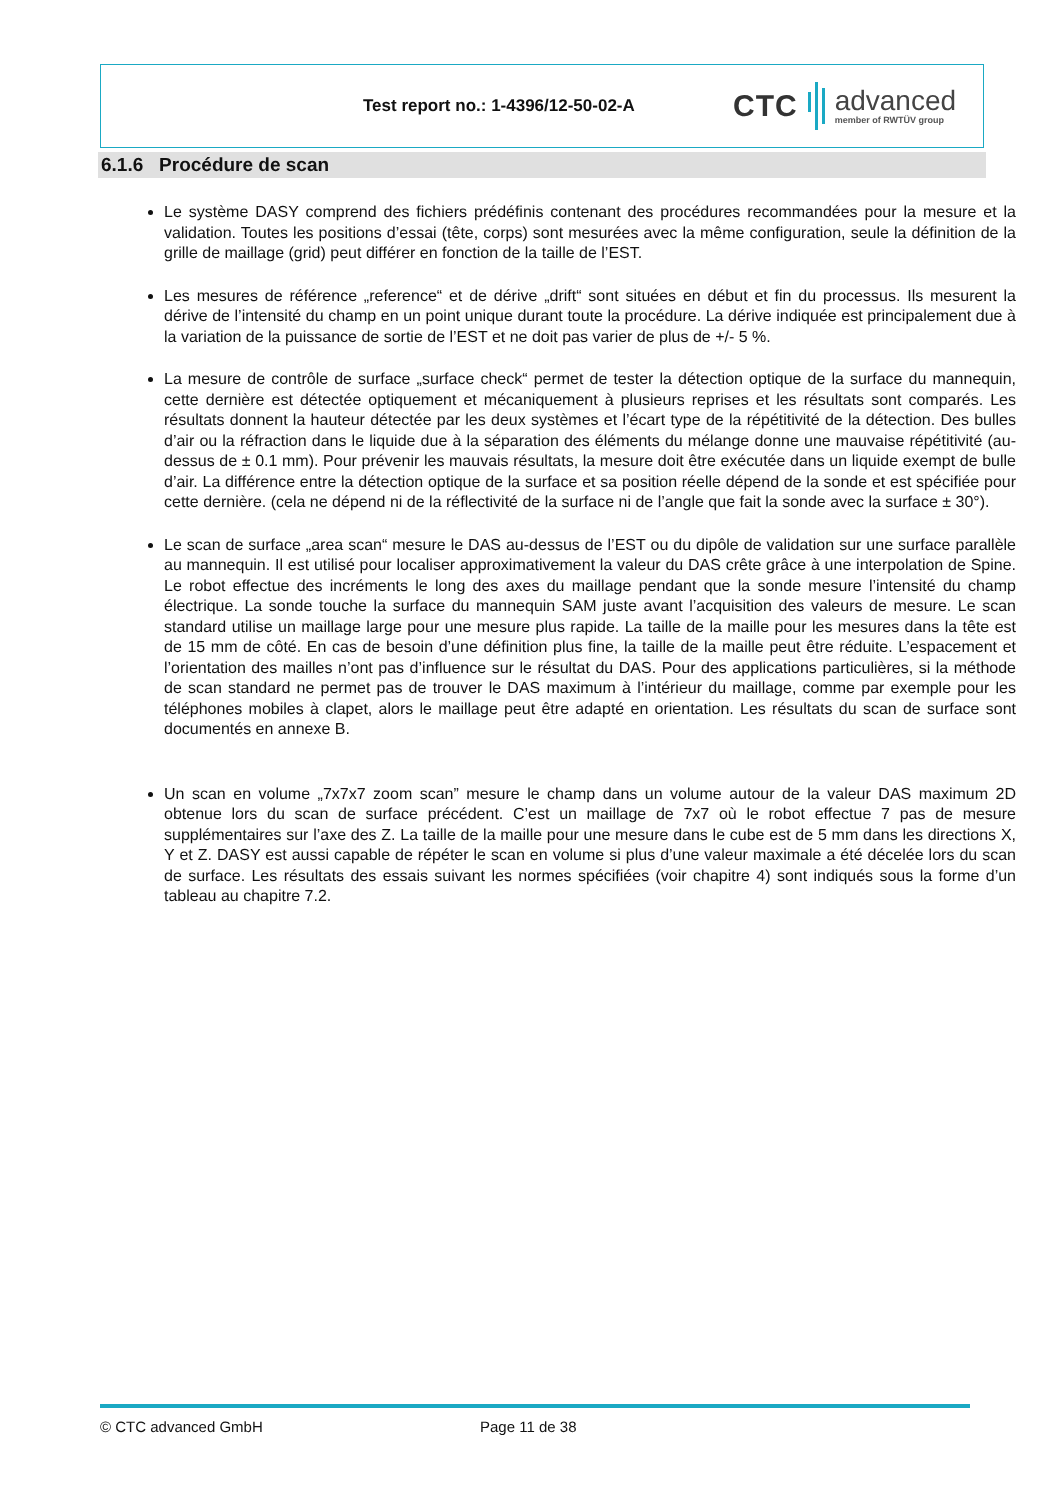Test report no.: 1-4396/12-50-02-A
CTC
advanced
member of RWTÜV group
6.1.6 Procédure de scan
Le système DASY comprend des fichiers prédéfinis contenant des procédures recommandées pour la mesure et la validation. Toutes les positions d’essai (tête, corps) sont mesurées avec la même configuration, seule la définition de la grille de maillage (grid) peut différer en fonction de la taille de l’EST.
Les mesures de référence „reference“ et de dérive „drift“ sont situées en début et fin du processus. Ils mesurent la dérive de l’intensité du champ en un point unique durant toute la procédure. La dérive indiquée est principalement due à la variation de la puissance de sortie de l’EST et ne doit pas varier de plus de +/- 5 %.
La mesure de contrôle de surface „surface check“ permet de tester la détection optique de la surface du mannequin, cette dernière est détectée optiquement et mécaniquement à plusieurs reprises et les résultats sont comparés. Les résultats donnent la hauteur détectée par les deux systèmes et l’écart type de la répétitivité de la détection. Des bulles d’air ou la réfraction dans le liquide due à la séparation des éléments du mélange donne une mauvaise répétitivité (au-dessus de ± 0.1 mm). Pour prévenir les mauvais résultats, la mesure doit être exécutée dans un liquide exempt de bulle d’air. La différence entre la détection optique de la surface et sa position réelle dépend de la sonde et est spécifiée pour cette dernière. (cela ne dépend ni de la réflectivité de la surface ni de l’angle que fait la sonde avec la surface ± 30°).
Le scan de surface „area scan“ mesure le DAS au-dessus de l’EST ou du dipôle de validation sur une surface parallèle au mannequin. Il est utilisé pour localiser approximativement la valeur du DAS crête grâce à une interpolation de Spine. Le robot effectue des incréments le long des axes du maillage pendant que la sonde mesure l’intensité du champ électrique. La sonde touche la surface du mannequin SAM juste avant l’acquisition des valeurs de mesure. Le scan standard utilise un maillage large pour une mesure plus rapide. La taille de la maille pour les mesures dans la tête est de 15 mm de côté. En cas de besoin d’une définition plus fine, la taille de la maille peut être réduite. L’espacement et l’orientation des mailles n’ont pas d’influence sur le résultat du DAS. Pour des applications particulières, si la méthode de scan standard ne permet pas de trouver le DAS maximum à l’intérieur du maillage, comme par exemple pour les téléphones mobiles à clapet, alors le maillage peut être adapté en orientation. Les résultats du scan de surface sont documentés en annexe B.
Un scan en volume „7x7x7 zoom scan” mesure le champ dans un volume autour de la valeur DAS maximum 2D obtenue lors du scan de surface précédent. C’est un maillage de 7x7 où le robot effectue 7 pas de mesure supplémentaires sur l’axe des Z. La taille de la maille pour une mesure dans le cube est de 5 mm dans les directions X, Y et Z. DASY est aussi capable de répéter le scan en volume si plus d’une valeur maximale a été décelée lors du scan de surface. Les résultats des essais suivant les normes spécifiées (voir chapitre 4) sont indiqués sous la forme d’un tableau au chapitre 7.2.
© CTC advanced GmbH Page 11 de 38